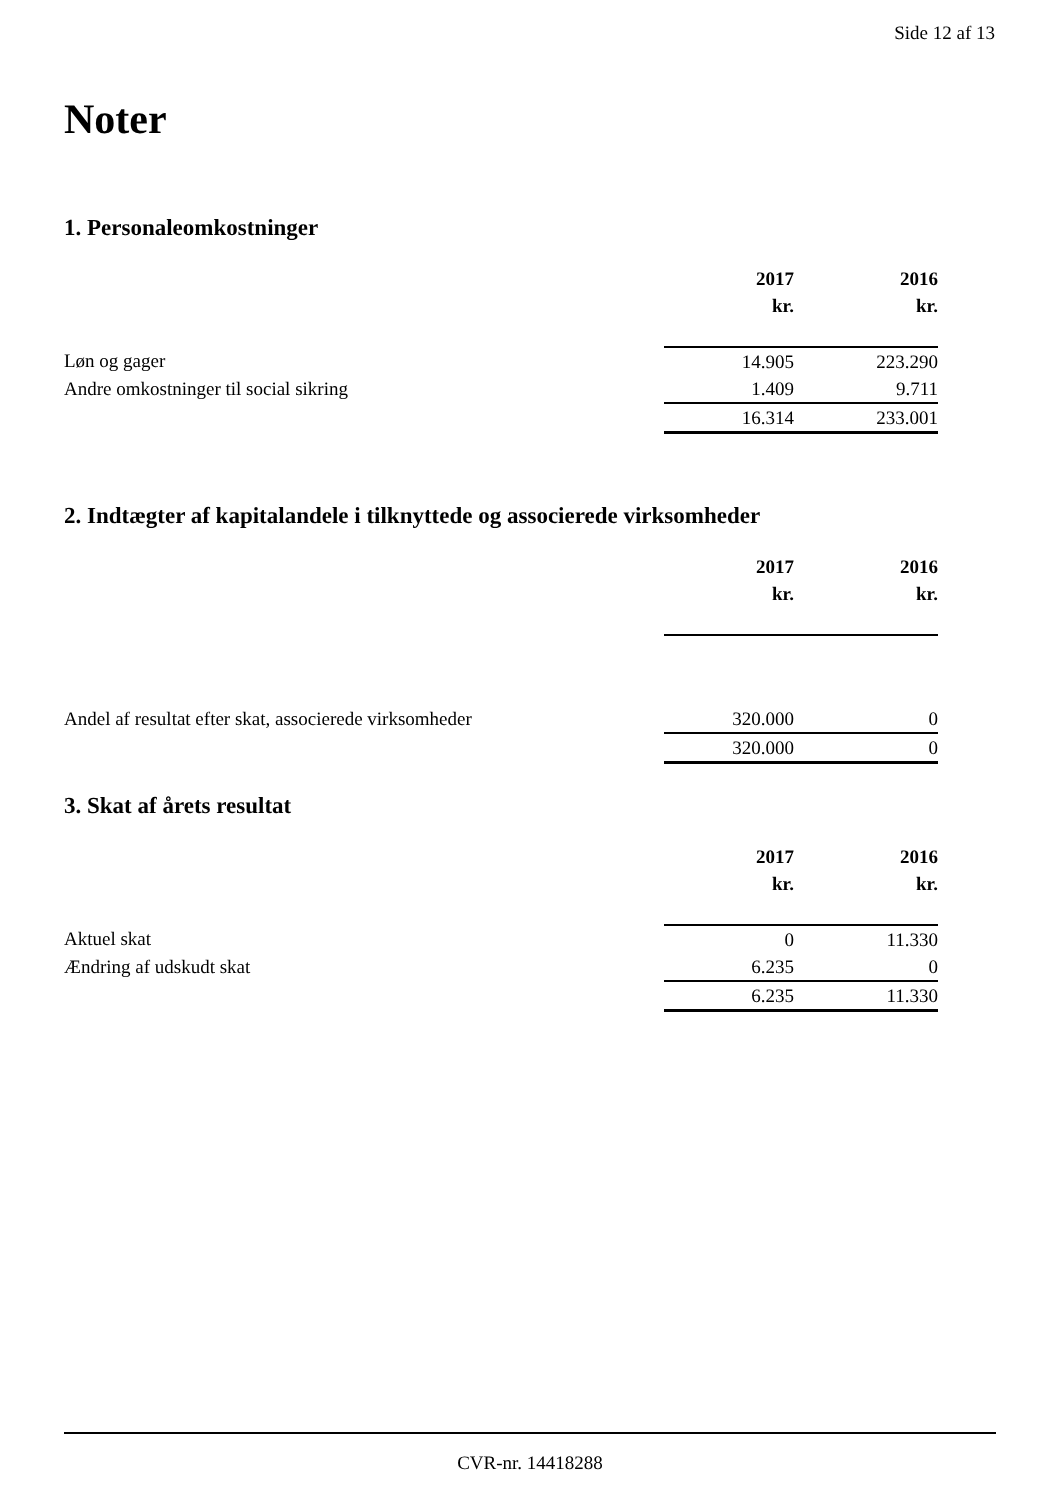Side 12 af 13
Noter
1. Personaleomkostninger
| | 2017 | | 2016 |
| | kr. | | kr. |
| Løn og gager | 14.905 | | 223.290 |
| Andre omkostninger til social sikring | 1.409 | | 9.711 |
| | 16.314 | | 233.001 |
2. Indtægter af kapitalandele i tilknyttede og associerede virksomheder
| | 2017 | | 2016 |
| | kr. | | kr. |
| Andel af resultat efter skat, associerede virksomheder | 320.000 | | 0 |
| | 320.000 | | 0 |
3. Skat af årets resultat
| | 2017 | | 2016 |
| | kr. | | kr. |
| Aktuel skat | 0 | | 11.330 |
| Ændring af udskudt skat | 6.235 | | 0 |
| | 6.235 | | 11.330 |
CVR-nr. 14418288